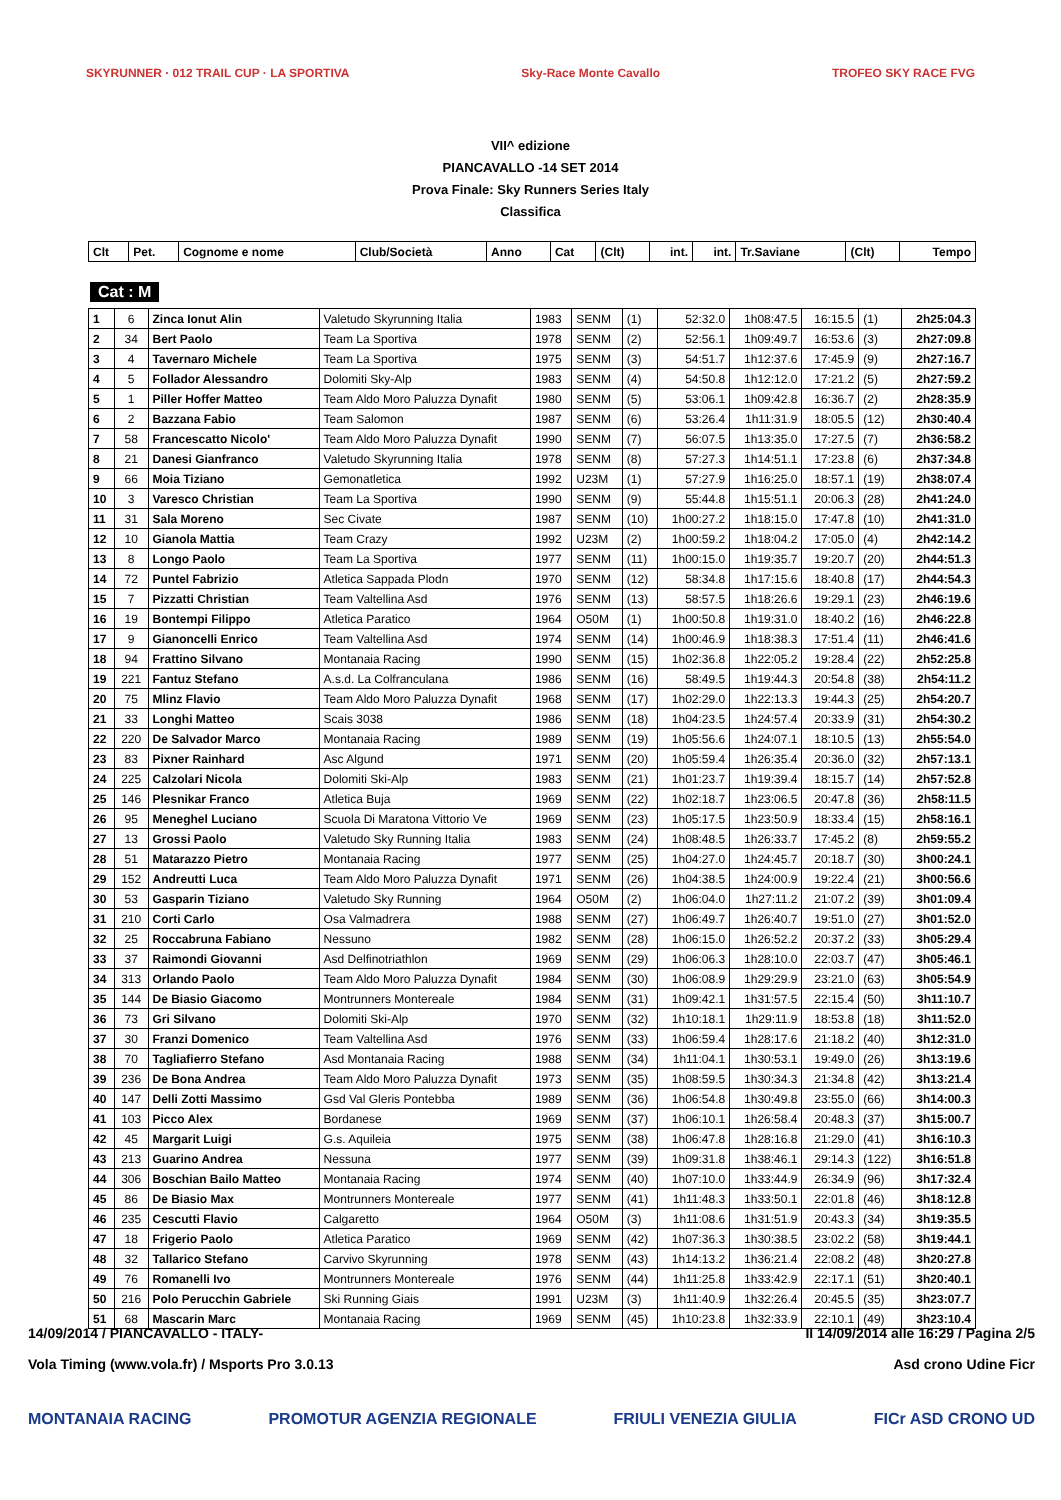SKYRUNNER · 012 TRAIL CUP · LA SPORTIVA Sky-Race Monte Cavallo TROFEO SKY RACE FVG
VII^ edizione
PIANCAVALLO -14 SET 2014
Prova Finale: Sky Runners Series Italy
Classifica
| Clt | Pet. | Cognome e nome | Club/Società | Anno | Cat | (Clt) | int. | int. | Tr.Saviane | (Clt) | Tempo |
| --- | --- | --- | --- | --- | --- | --- | --- | --- | --- | --- | --- |
Cat : M
| 1 | 6 | Zinca Ionut Alin | Valetudo Skyrunning Italia | 1983 | SENM | (1) | 52:32.0 | 1h08:47.5 | 16:15.5 | (1) | 2h25:04.3 |
| 2 | 34 | Bert Paolo | Team La Sportiva | 1978 | SENM | (2) | 52:56.1 | 1h09:49.7 | 16:53.6 | (3) | 2h27:09.8 |
| 3 | 4 | Tavernaro Michele | Team La Sportiva | 1975 | SENM | (3) | 54:51.7 | 1h12:37.6 | 17:45.9 | (9) | 2h27:16.7 |
| 4 | 5 | Follador Alessandro | Dolomiti Sky-Alp | 1983 | SENM | (4) | 54:50.8 | 1h12:12.0 | 17:21.2 | (5) | 2h27:59.2 |
| 5 | 1 | Piller Hoffer Matteo | Team Aldo Moro Paluzza Dynafit | 1980 | SENM | (5) | 53:06.1 | 1h09:42.8 | 16:36.7 | (2) | 2h28:35.9 |
| 6 | 2 | Bazzana Fabio | Team Salomon | 1987 | SENM | (6) | 53:26.4 | 1h11:31.9 | 18:05.5 | (12) | 2h30:40.4 |
| 7 | 58 | Francescatto Nicolo' | Team Aldo Moro Paluzza Dynafit | 1990 | SENM | (7) | 56:07.5 | 1h13:35.0 | 17:27.5 | (7) | 2h36:58.2 |
| 8 | 21 | Danesi Gianfranco | Valetudo Skyrunning Italia | 1978 | SENM | (8) | 57:27.3 | 1h14:51.1 | 17:23.8 | (6) | 2h37:34.8 |
| 9 | 66 | Moia Tiziano | Gemonatletica | 1992 | U23M | (1) | 57:27.9 | 1h16:25.0 | 18:57.1 | (19) | 2h38:07.4 |
| 10 | 3 | Varesco Christian | Team La Sportiva | 1990 | SENM | (9) | 55:44.8 | 1h15:51.1 | 20:06.3 | (28) | 2h41:24.0 |
| 11 | 31 | Sala Moreno | Sec Civate | 1987 | SENM | (10) | 1h00:27.2 | 1h18:15.0 | 17:47.8 | (10) | 2h41:31.0 |
| 12 | 10 | Gianola Mattia | Team Crazy | 1992 | U23M | (2) | 1h00:59.2 | 1h18:04.2 | 17:05.0 | (4) | 2h42:14.2 |
| 13 | 8 | Longo Paolo | Team La Sportiva | 1977 | SENM | (11) | 1h00:15.0 | 1h19:35.7 | 19:20.7 | (20) | 2h44:51.3 |
| 14 | 72 | Puntel Fabrizio | Atletica Sappada Plodn | 1970 | SENM | (12) | 58:34.8 | 1h17:15.6 | 18:40.8 | (17) | 2h44:54.3 |
| 15 | 7 | Pizzatti Christian | Team Valtellina Asd | 1976 | SENM | (13) | 58:57.5 | 1h18:26.6 | 19:29.1 | (23) | 2h46:19.6 |
| 16 | 19 | Bontempi Filippo | Atletica Paratico | 1964 | O50M | (1) | 1h00:50.8 | 1h19:31.0 | 18:40.2 | (16) | 2h46:22.8 |
| 17 | 9 | Gianoncelli Enrico | Team Valtellina Asd | 1974 | SENM | (14) | 1h00:46.9 | 1h18:38.3 | 17:51.4 | (11) | 2h46:41.6 |
| 18 | 94 | Frattino Silvano | Montanaia Racing | 1990 | SENM | (15) | 1h02:36.8 | 1h22:05.2 | 19:28.4 | (22) | 2h52:25.8 |
| 19 | 221 | Fantuz Stefano | A.s.d. La Colfranculana | 1986 | SENM | (16) | 58:49.5 | 1h19:44.3 | 20:54.8 | (38) | 2h54:11.2 |
| 20 | 75 | Mlinz Flavio | Team Aldo Moro Paluzza Dynafit | 1968 | SENM | (17) | 1h02:29.0 | 1h22:13.3 | 19:44.3 | (25) | 2h54:20.7 |
| 21 | 33 | Longhi Matteo | Scais 3038 | 1986 | SENM | (18) | 1h04:23.5 | 1h24:57.4 | 20:33.9 | (31) | 2h54:30.2 |
| 22 | 220 | De Salvador Marco | Montanaia Racing | 1989 | SENM | (19) | 1h05:56.6 | 1h24:07.1 | 18:10.5 | (13) | 2h55:54.0 |
| 23 | 83 | Pixner Rainhard | Asc Algund | 1971 | SENM | (20) | 1h05:59.4 | 1h26:35.4 | 20:36.0 | (32) | 2h57:13.1 |
| 24 | 225 | Calzolari Nicola | Dolomiti Ski-Alp | 1983 | SENM | (21) | 1h01:23.7 | 1h19:39.4 | 18:15.7 | (14) | 2h57:52.8 |
| 25 | 146 | Plesnikar Franco | Atletica Buja | 1969 | SENM | (22) | 1h02:18.7 | 1h23:06.5 | 20:47.8 | (36) | 2h58:11.5 |
| 26 | 95 | Meneghel Luciano | Scuola Di Maratona Vittorio Ve | 1969 | SENM | (23) | 1h05:17.5 | 1h23:50.9 | 18:33.4 | (15) | 2h58:16.1 |
| 27 | 13 | Grossi Paolo | Valetudo Sky Running Italia | 1983 | SENM | (24) | 1h08:48.5 | 1h26:33.7 | 17:45.2 | (8) | 2h59:55.2 |
| 28 | 51 | Matarazzo Pietro | Montanaia Racing | 1977 | SENM | (25) | 1h04:27.0 | 1h24:45.7 | 20:18.7 | (30) | 3h00:24.1 |
| 29 | 152 | Andreutti Luca | Team Aldo Moro Paluzza Dynafit | 1971 | SENM | (26) | 1h04:38.5 | 1h24:00.9 | 19:22.4 | (21) | 3h00:56.6 |
| 30 | 53 | Gasparin Tiziano | Valetudo Sky Running | 1964 | O50M | (2) | 1h06:04.0 | 1h27:11.2 | 21:07.2 | (39) | 3h01:09.4 |
| 31 | 210 | Corti Carlo | Osa Valmadrera | 1988 | SENM | (27) | 1h06:49.7 | 1h26:40.7 | 19:51.0 | (27) | 3h01:52.0 |
| 32 | 25 | Roccabruna Fabiano | Nessuno | 1982 | SENM | (28) | 1h06:15.0 | 1h26:52.2 | 20:37.2 | (33) | 3h05:29.4 |
| 33 | 37 | Raimondi Giovanni | Asd Delfinotriathlon | 1969 | SENM | (29) | 1h06:06.3 | 1h28:10.0 | 22:03.7 | (47) | 3h05:46.1 |
| 34 | 313 | Orlando Paolo | Team Aldo Moro Paluzza Dynafit | 1984 | SENM | (30) | 1h06:08.9 | 1h29:29.9 | 23:21.0 | (63) | 3h05:54.9 |
| 35 | 144 | De Biasio Giacomo | Montrunners Montereale | 1984 | SENM | (31) | 1h09:42.1 | 1h31:57.5 | 22:15.4 | (50) | 3h11:10.7 |
| 36 | 73 | Gri Silvano | Dolomiti Ski-Alp | 1970 | SENM | (32) | 1h10:18.1 | 1h29:11.9 | 18:53.8 | (18) | 3h11:52.0 |
| 37 | 30 | Franzi Domenico | Team Valtellina Asd | 1976 | SENM | (33) | 1h06:59.4 | 1h28:17.6 | 21:18.2 | (40) | 3h12:31.0 |
| 38 | 70 | Tagliafierro Stefano | Asd Montanaia Racing | 1988 | SENM | (34) | 1h11:04.1 | 1h30:53.1 | 19:49.0 | (26) | 3h13:19.6 |
| 39 | 236 | De Bona Andrea | Team Aldo Moro Paluzza Dynafit | 1973 | SENM | (35) | 1h08:59.5 | 1h30:34.3 | 21:34.8 | (42) | 3h13:21.4 |
| 40 | 147 | Delli Zotti Massimo | Gsd Val Gleris Pontebba | 1989 | SENM | (36) | 1h06:54.8 | 1h30:49.8 | 23:55.0 | (66) | 3h14:00.3 |
| 41 | 103 | Picco Alex | Bordanese | 1969 | SENM | (37) | 1h06:10.1 | 1h26:58.4 | 20:48.3 | (37) | 3h15:00.7 |
| 42 | 45 | Margarit Luigi | G.s. Aquileia | 1975 | SENM | (38) | 1h06:47.8 | 1h28:16.8 | 21:29.0 | (41) | 3h16:10.3 |
| 43 | 213 | Guarino Andrea | Nessuna | 1977 | SENM | (39) | 1h09:31.8 | 1h38:46.1 | 29:14.3 | (122) | 3h16:51.8 |
| 44 | 306 | Boschian Bailo Matteo | Montanaia Racing | 1974 | SENM | (40) | 1h07:10.0 | 1h33:44.9 | 26:34.9 | (96) | 3h17:32.4 |
| 45 | 86 | De Biasio Max | Montrunners Montereale | 1977 | SENM | (41) | 1h11:48.3 | 1h33:50.1 | 22:01.8 | (46) | 3h18:12.8 |
| 46 | 235 | Cescutti Flavio | Calgaretto | 1964 | O50M | (3) | 1h11:08.6 | 1h31:51.9 | 20:43.3 | (34) | 3h19:35.5 |
| 47 | 18 | Frigerio Paolo | Atletica Paratico | 1969 | SENM | (42) | 1h07:36.3 | 1h30:38.5 | 23:02.2 | (58) | 3h19:44.1 |
| 48 | 32 | Tallarico Stefano | Carvivo Skyrunning | 1978 | SENM | (43) | 1h14:13.2 | 1h36:21.4 | 22:08.2 | (48) | 3h20:27.8 |
| 49 | 76 | Romanelli Ivo | Montrunners Montereale | 1976 | SENM | (44) | 1h11:25.8 | 1h33:42.9 | 22:17.1 | (51) | 3h20:40.1 |
| 50 | 216 | Polo Perucchin Gabriele | Ski Running Giais | 1991 | U23M | (3) | 1h11:40.9 | 1h32:26.4 | 20:45.5 | (35) | 3h23:07.7 |
| 51 | 68 | Mascarin Marc | Montanaia Racing | 1969 | SENM | (45) | 1h10:23.8 | 1h32:33.9 | 22:10.1 | (49) | 3h23:10.4 |
14/09/2014 / PIANCAVALLO - ITALY- Il 14/09/2014 alle 16:29 / Pagina 2/5
Vola Timing (www.vola.fr) / Msports Pro 3.0.13 Asd crono Udine Ficr
MONTANAIA RACING PROMOTUR AGENZIA REGIONALE FRIULI VENEZIA GIULIA FICr ASD CRONO UD